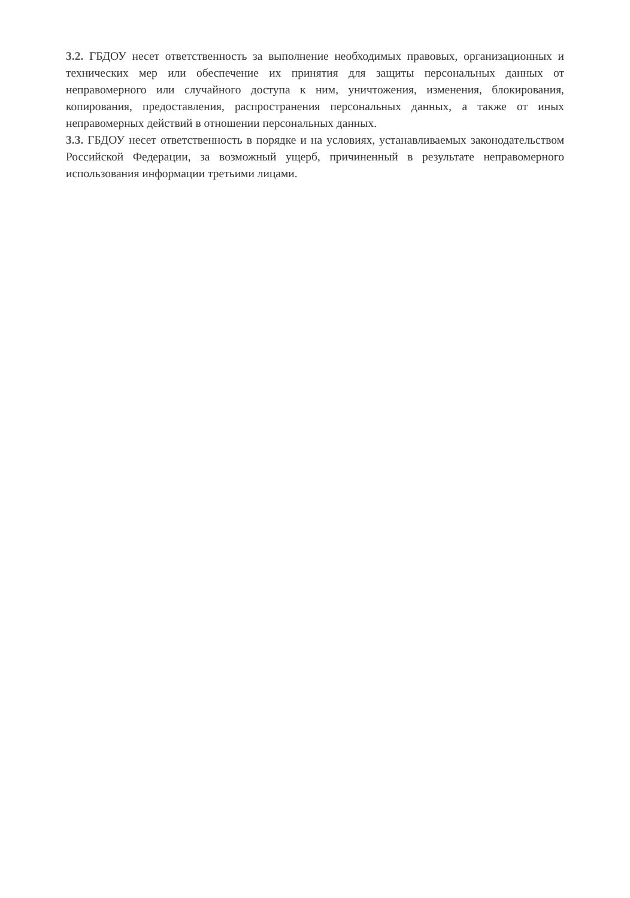3.2. ГБДОУ несет ответственность за выполнение необходимых правовых, организационных и технических мер или обеспечение их принятия для защиты персональных данных от неправомерного или случайного доступа к ним, уничтожения, изменения, блокирования, копирования, предоставления, распространения персональных данных, а также от иных неправомерных действий в отношении персональных данных.
3.3. ГБДОУ несет ответственность в порядке и на условиях, устанавливаемых законодательством Российской Федерации, за возможный ущерб, причиненный в результате неправомерного использования информации третьими лицами.